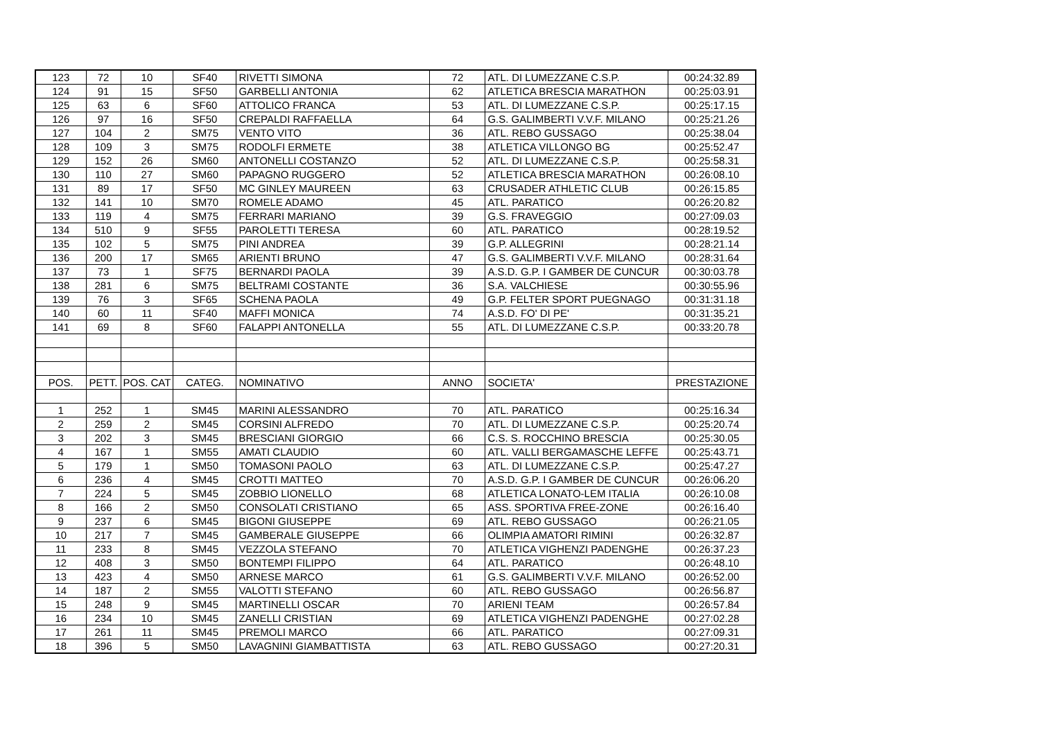| 123 | 72 | 10 | SF40 | RIVETTI SIMONA | 72 | ATL. DI LUMEZZANE C.S.P. | 00:24:32.89 |
| 124 | 91 | 15 | SF50 | GARBELLI ANTONIA | 62 | ATLETICA BRESCIA MARATHON | 00:25:03.91 |
| 125 | 63 | 6 | SF60 | ATTOLICO FRANCA | 53 | ATL. DI LUMEZZANE C.S.P. | 00:25:17.15 |
| 126 | 97 | 16 | SF50 | CREPALDI RAFFAELLA | 64 | G.S. GALIMBERTI V.V.F. MILANO | 00:25:21.26 |
| 127 | 104 | 2 | SM75 | VENTO VITO | 36 | ATL. REBO GUSSAGO | 00:25:38.04 |
| 128 | 109 | 3 | SM75 | RODOLFI ERMETE | 38 | ATLETICA VILLONGO BG | 00:25:52.47 |
| 129 | 152 | 26 | SM60 | ANTONELLI COSTANZO | 52 | ATL. DI LUMEZZANE C.S.P. | 00:25:58.31 |
| 130 | 110 | 27 | SM60 | PAPAGNO RUGGERO | 52 | ATLETICA BRESCIA MARATHON | 00:26:08.10 |
| 131 | 89 | 17 | SF50 | MC GINLEY MAUREEN | 63 | CRUSADER ATHLETIC CLUB | 00:26:15.85 |
| 132 | 141 | 10 | SM70 | ROMELE ADAMO | 45 | ATL. PARATICO | 00:26:20.82 |
| 133 | 119 | 4 | SM75 | FERRARI MARIANO | 39 | G.S. FRAVEGGIO | 00:27:09.03 |
| 134 | 510 | 9 | SF55 | PAROLETTI TERESA | 60 | ATL. PARATICO | 00:28:19.52 |
| 135 | 102 | 5 | SM75 | PINI ANDREA | 39 | G.P. ALLEGRINI | 00:28:21.14 |
| 136 | 200 | 17 | SM65 | ARIENTI BRUNO | 47 | G.S. GALIMBERTI V.V.F. MILANO | 00:28:31.64 |
| 137 | 73 | 1 | SF75 | BERNARDI PAOLA | 39 | A.S.D. G.P. I GAMBER DE CUNCUR | 00:30:03.78 |
| 138 | 281 | 6 | SM75 | BELTRAMI COSTANTE | 36 | S.A. VALCHIESE | 00:30:55.96 |
| 139 | 76 | 3 | SF65 | SCHENA PAOLA | 49 | G.P. FELTER SPORT PUEGNAGO | 00:31:31.18 |
| 140 | 60 | 11 | SF40 | MAFFI MONICA | 74 | A.S.D. FO' DI PE' | 00:31:35.21 |
| 141 | 69 | 8 | SF60 | FALAPPI ANTONELLA | 55 | ATL. DI LUMEZZANE C.S.P. | 00:33:20.78 |
| POS. | PETT. | POS. CAT | CATEG. | NOMINATIVO | ANNO | SOCIETA' | PRESTAZIONE |
| 1 | 252 | 1 | SM45 | MARINI ALESSANDRO | 70 | ATL. PARATICO | 00:25:16.34 |
| 2 | 259 | 2 | SM45 | CORSINI ALFREDO | 70 | ATL. DI LUMEZZANE C.S.P. | 00:25:20.74 |
| 3 | 202 | 3 | SM45 | BRESCIANI GIORGIO | 66 | C.S. S. ROCCHINO BRESCIA | 00:25:30.05 |
| 4 | 167 | 1 | SM55 | AMATI CLAUDIO | 60 | ATL. VALLI BERGAMASCHE LEFFE | 00:25:43.71 |
| 5 | 179 | 1 | SM50 | TOMASONI PAOLO | 63 | ATL. DI LUMEZZANE C.S.P. | 00:25:47.27 |
| 6 | 236 | 4 | SM45 | CROTTI MATTEO | 70 | A.S.D. G.P. I GAMBER DE CUNCUR | 00:26:06.20 |
| 7 | 224 | 5 | SM45 | ZOBBIO LIONELLO | 68 | ATLETICA LONATO-LEM ITALIA | 00:26:10.08 |
| 8 | 166 | 2 | SM50 | CONSOLATI CRISTIANO | 65 | ASS. SPORTIVA FREE-ZONE | 00:26:16.40 |
| 9 | 237 | 6 | SM45 | BIGONI GIUSEPPE | 69 | ATL. REBO GUSSAGO | 00:26:21.05 |
| 10 | 217 | 7 | SM45 | GAMBERALE GIUSEPPE | 66 | OLIMPIA AMATORI RIMINI | 00:26:32.87 |
| 11 | 233 | 8 | SM45 | VEZZOLA STEFANO | 70 | ATLETICA VIGHENZI PADENGHE | 00:26:37.23 |
| 12 | 408 | 3 | SM50 | BONTEMPI FILIPPO | 64 | ATL. PARATICO | 00:26:48.10 |
| 13 | 423 | 4 | SM50 | ARNESE MARCO | 61 | G.S. GALIMBERTI V.V.F. MILANO | 00:26:52.00 |
| 14 | 187 | 2 | SM55 | VALOTTI STEFANO | 60 | ATL. REBO GUSSAGO | 00:26:56.87 |
| 15 | 248 | 9 | SM45 | MARTINELLI OSCAR | 70 | ARIENI TEAM | 00:26:57.84 |
| 16 | 234 | 10 | SM45 | ZANELLI CRISTIAN | 69 | ATLETICA VIGHENZI PADENGHE | 00:27:02.28 |
| 17 | 261 | 11 | SM45 | PREMOLI MARCO | 66 | ATL. PARATICO | 00:27:09.31 |
| 18 | 396 | 5 | SM50 | LAVAGNINI GIAMBATTISTA | 63 | ATL. REBO GUSSAGO | 00:27:20.31 |